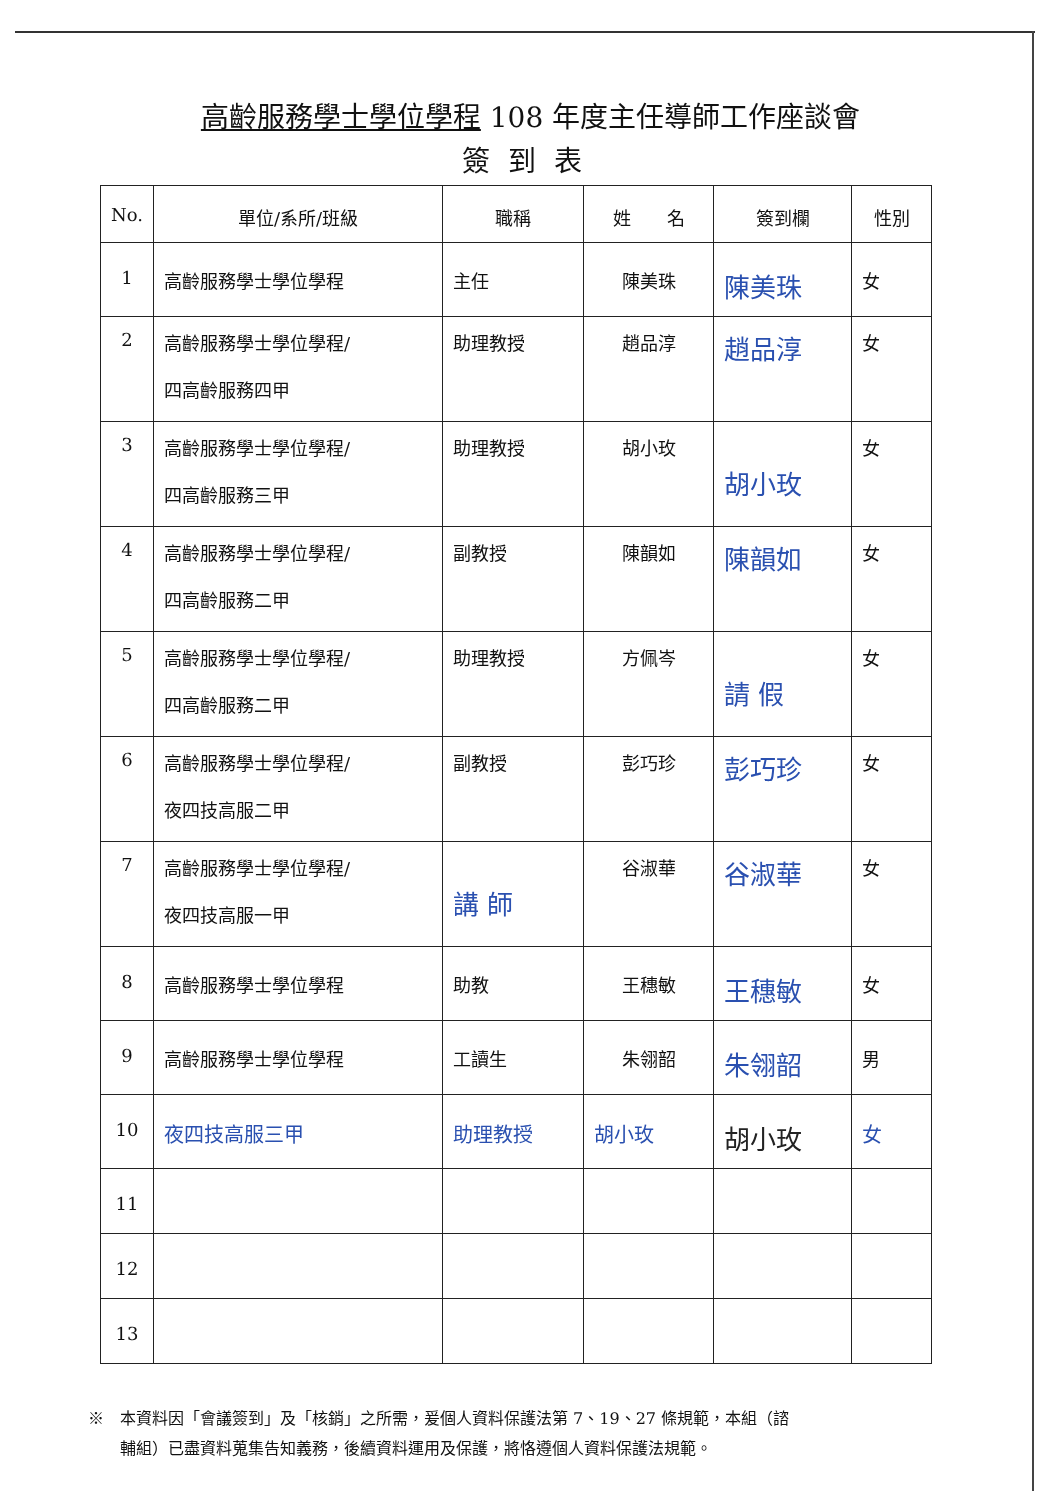高齡服務學士學位學程 108 年度主任導師工作座談會
簽到表
| No. | 單位/系所/班級 | 職稱 | 姓 名 | 簽到欄 | 性別 |
| --- | --- | --- | --- | --- | --- |
| 1 | 高齡服務學士學位學程 | 主任 | 陳美珠 | 陳美珠 | 女 |
| 2 | 高齡服務學士學位學程/ 四高齡服務四甲 | 助理教授 | 趙品淳 | 趙品淳 | 女 |
| 3 | 高齡服務學士學位學程/ 四高齡服務三甲 | 助理教授 | 胡小玫 | 胡小玫 | 女 |
| 4 | 高齡服務學士學位學程/ 四高齡服務二甲 | 副教授 | 陳韻如 | 陳韻如 | 女 |
| 5 | 高齡服務學士學位學程/ 四高齡服務二甲 | 助理教授 | 方佩岑 | 請 假 | 女 |
| 6 | 高齡服務學士學位學程/ 夜四技高服二甲 | 副教授 | 彭巧珍 | 彭巧珍 | 女 |
| 7 | 高齡服務學士學位學程/ 夜四技高服一甲 | 講 師 | 谷淑華 | 谷淑華 | 女 |
| 8 | 高齡服務學士學位學程 | 助教 | 王穗敏 | 王穗敏 | 女 |
| 9 | 高齡服務學士學位學程 | 工讀生 | 朱翎韶 | 朱翎韶 | 男 |
| 10 | 夜四技高服三甲 | 助理教授 | 胡小玫 | 胡小玫 | 女 |
| 11 | | | | | |
| 12 | | | | | |
| 13 | | | | | |
※　本資料因「會議簽到」及「核銷」之所需，爰個人資料保護法第 7、19、27 條規範，本組（諮
　　輔組）已盡資料蒐集告知義務，後續資料運用及保護，將恪遵個人資料保護法規範。